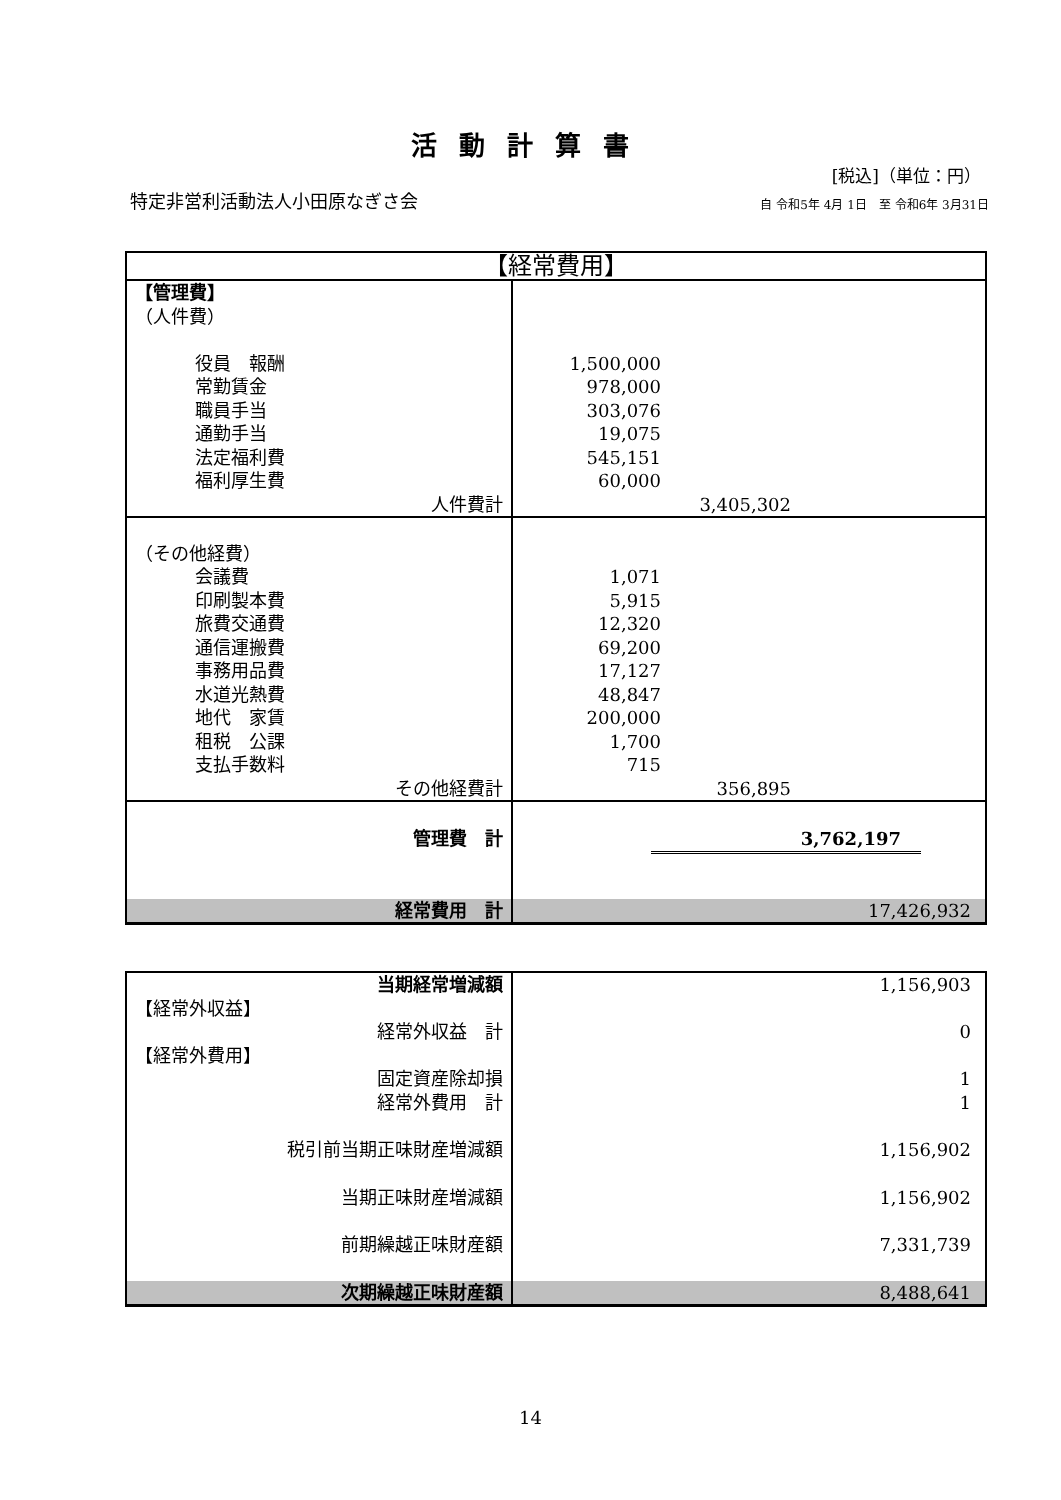活動計算書
[税込]（単位：円）
特定非営利活動法人小田原なぎさ会
自 令和5年 4月 1日　至 令和6年 3月31日
| 【経常費用】 | |
| 【管理費】 （人件費） 役員 報酬 常勤賃金 職員手当 通勤手当 法定福利費 福利厚生費 人件費計 | 1,500,000 978,000 303,076 19,075 545,151 60,000 3,405,302 |
| （その他経費） 会議費 印刷製本費 旅費交通費 通信運搬費 事務用品費 水道光熱費 地代 家賃 租税 公課 支払手数料 その他経費計 | 1,071 5,915 12,320 69,200 17,127 48,847 200,000 1,700 715 356,895 |
| 管理費 計 | 3,762,197 |
| 経常費用 計 | 17,426,932 |
| 当期経常増減額 | 1,156,903 |
| 【経常外収益】 | |
| 経常外収益 計 | 0 |
| 【経常外費用】 | |
| 固定資産除却損 | 1 |
| 経常外費用 計 | 1 |
| 税引前当期正味財産増減額 | 1,156,902 |
| 当期正味財産増減額 | 1,156,902 |
| 前期繰越正味財産額 | 7,331,739 |
| 次期繰越正味財産額 | 8,488,641 |
14